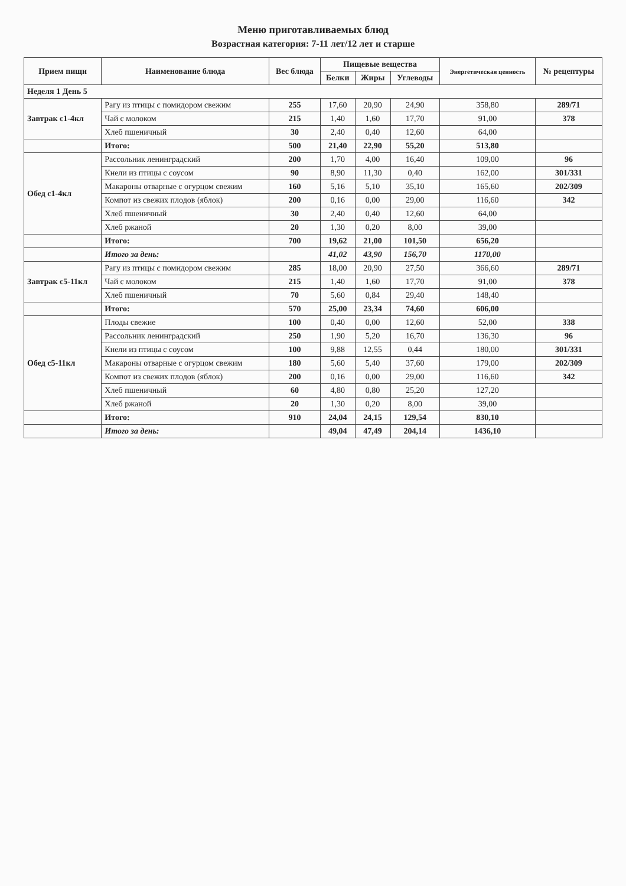Меню приготавливаемых блюд
Возрастная категория: 7-11 лет/12 лет и старше
| Прием пищи | Наименование блюда | Вес блюда | Пищевые вещества | | | Энергетическая ценность | № рецептуры |
| --- | --- | --- | --- | --- | --- | --- | --- |
| | | | Белки | Жиры | Углеводы | | |
| Неделя 1 День 5 | | | | | | | |
| Завтрак c1-4кл | Рагу из птицы с помидором свежим | 255 | 17,60 | 20,90 | 24,90 | 358,80 | 289/71 |
| | Чай с молоком | 215 | 1,40 | 1,60 | 17,70 | 91,00 | 378 |
| | Хлеб пшеничный | 30 | 2,40 | 0,40 | 12,60 | 64,00 | |
| | Итого: | 500 | 21,40 | 22,90 | 55,20 | 513,80 | |
| Обед c1-4кл | Рассольник ленинградский | 200 | 1,70 | 4,00 | 16,40 | 109,00 | 96 |
| | Кнели из птицы с соусом | 90 | 8,90 | 11,30 | 0,40 | 162,00 | 301/331 |
| | Макароны отварные с огурцом свежим | 160 | 5,16 | 5,10 | 35,10 | 165,60 | 202/309 |
| | Компот из свежих плодов (яблок) | 200 | 0,16 | 0,00 | 29,00 | 116,60 | 342 |
| | Хлеб пшеничный | 30 | 2,40 | 0,40 | 12,60 | 64,00 | |
| | Хлеб ржаной | 20 | 1,30 | 0,20 | 8,00 | 39,00 | |
| | Итого: | 700 | 19,62 | 21,00 | 101,50 | 656,20 | |
| | Итого за день: | | 41,02 | 43,90 | 156,70 | 1170,00 | |
| Завтрак c5-11кл | Рагу из птицы с помидором свежим | 285 | 18,00 | 20,90 | 27,50 | 366,60 | 289/71 |
| | Чай с молоком | 215 | 1,40 | 1,60 | 17,70 | 91,00 | 378 |
| | Хлеб пшеничный | 70 | 5,60 | 0,84 | 29,40 | 148,40 | |
| | Итого: | 570 | 25,00 | 23,34 | 74,60 | 606,00 | |
| Обед c5-11кл | Плоды свежие | 100 | 0,40 | 0,00 | 12,60 | 52,00 | 338 |
| | Рассольник ленинградский | 250 | 1,90 | 5,20 | 16,70 | 136,30 | 96 |
| | Кнели из птицы с соусом | 100 | 9,88 | 12,55 | 0,44 | 180,00 | 301/331 |
| | Макароны отварные с огурцом свежим | 180 | 5,60 | 5,40 | 37,60 | 179,00 | 202/309 |
| | Компот из свежих плодов (яблок) | 200 | 0,16 | 0,00 | 29,00 | 116,60 | 342 |
| | Хлеб пшеничный | 60 | 4,80 | 0,80 | 25,20 | 127,20 | |
| | Хлеб ржаной | 20 | 1,30 | 0,20 | 8,00 | 39,00 | |
| | Итого: | 910 | 24,04 | 24,15 | 129,54 | 830,10 | |
| | Итого за день: | | 49,04 | 47,49 | 204,14 | 1436,10 | |